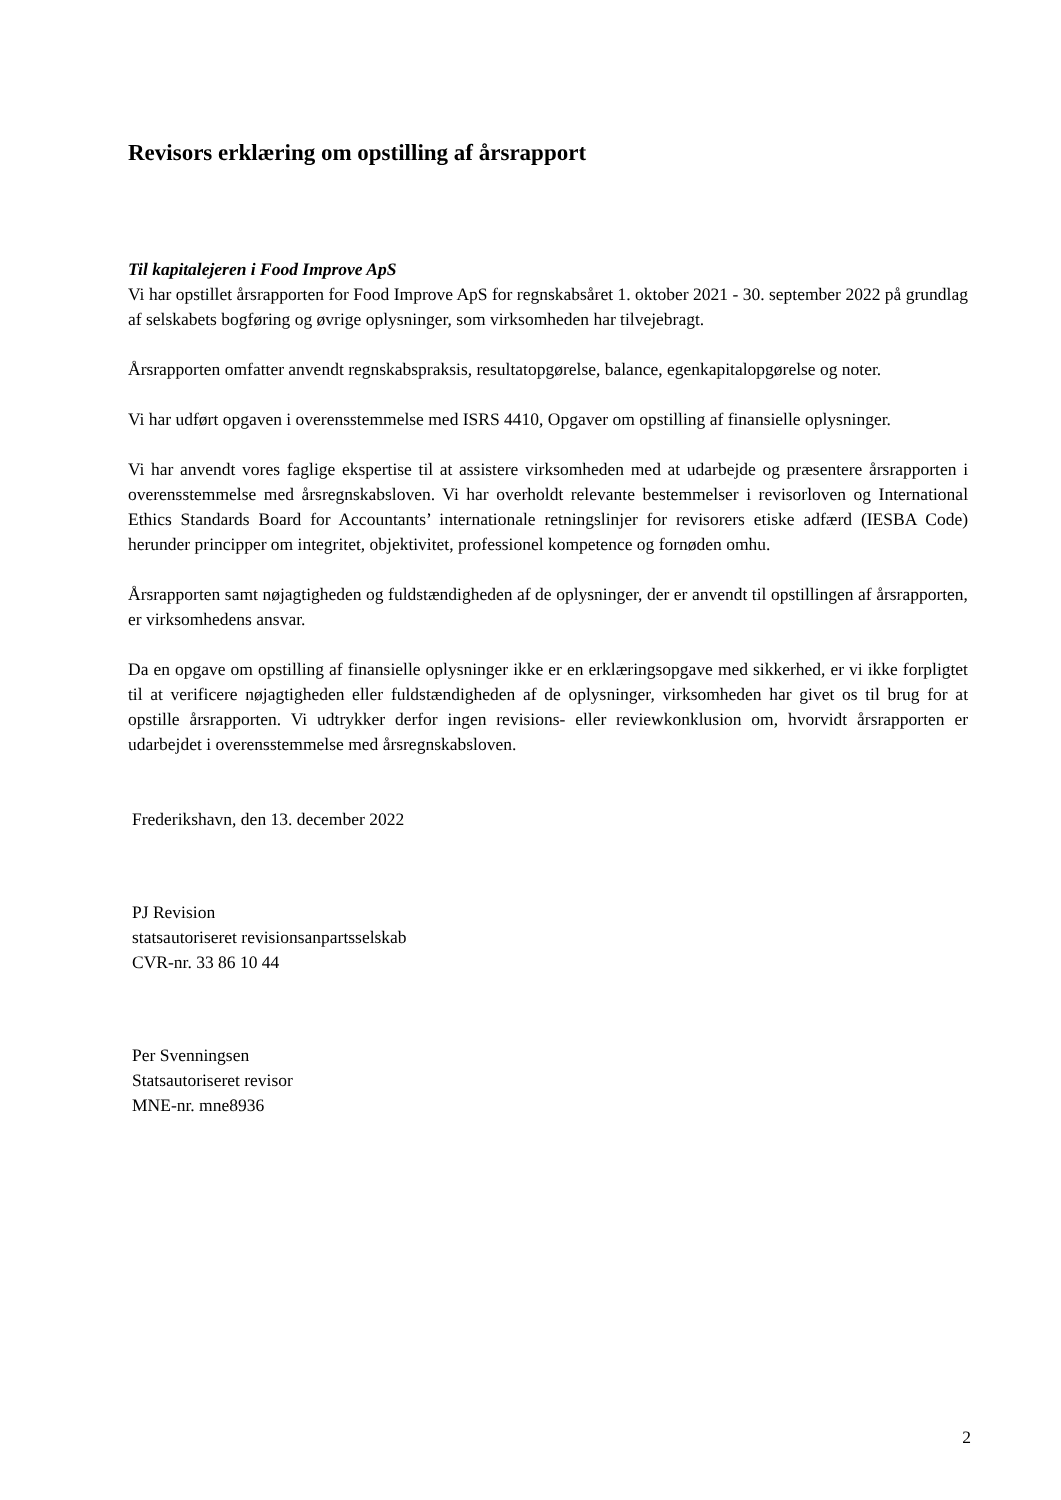Revisors erklæring om opstilling af årsrapport
Til kapitalejeren i Food Improve ApS
Vi har opstillet årsrapporten for Food Improve ApS for regnskabsåret 1. oktober 2021 - 30. september 2022 på grundlag af selskabets bogføring og øvrige oplysninger, som virksomheden har tilvejebragt.
Årsrapporten omfatter anvendt regnskabspraksis, resultatopgørelse, balance, egenkapitalopgørelse og noter.
Vi har udført opgaven i overensstemmelse med ISRS 4410, Opgaver om opstilling af finansielle oplysninger.
Vi har anvendt vores faglige ekspertise til at assistere virksomheden med at udarbejde og præsentere årsrapporten i overensstemmelse med årsregnskabsloven. Vi har overholdt relevante bestemmelser i revisorloven og International Ethics Standards Board for Accountants’ internationale retningslinjer for revisorers etiske adfærd (IESBA Code) herunder principper om integritet, objektivitet, professionel kompetence og fornøden omhu.
Årsrapporten samt nøjagtigheden og fuldstændigheden af de oplysninger, der er anvendt til opstillingen af årsrapporten, er virksomhedens ansvar.
Da en opgave om opstilling af finansielle oplysninger ikke er en erklæringsopgave med sikkerhed, er vi ikke forpligtet til at verificere nøjagtigheden eller fuldstændigheden af de oplysninger, virksomheden har givet os til brug for at opstille årsrapporten. Vi udtrykker derfor ingen revisions- eller reviewkonklusion om, hvorvidt årsrapporten er udarbejdet i overensstemmelse med årsregnskabsloven.
Frederikshavn, den 13. december 2022
PJ Revision
statsautoriseret revisionsanpartsselskab
CVR-nr. 33 86 10 44
Per Svenningsen
Statsautoriseret revisor
MNE-nr. mne8936
2